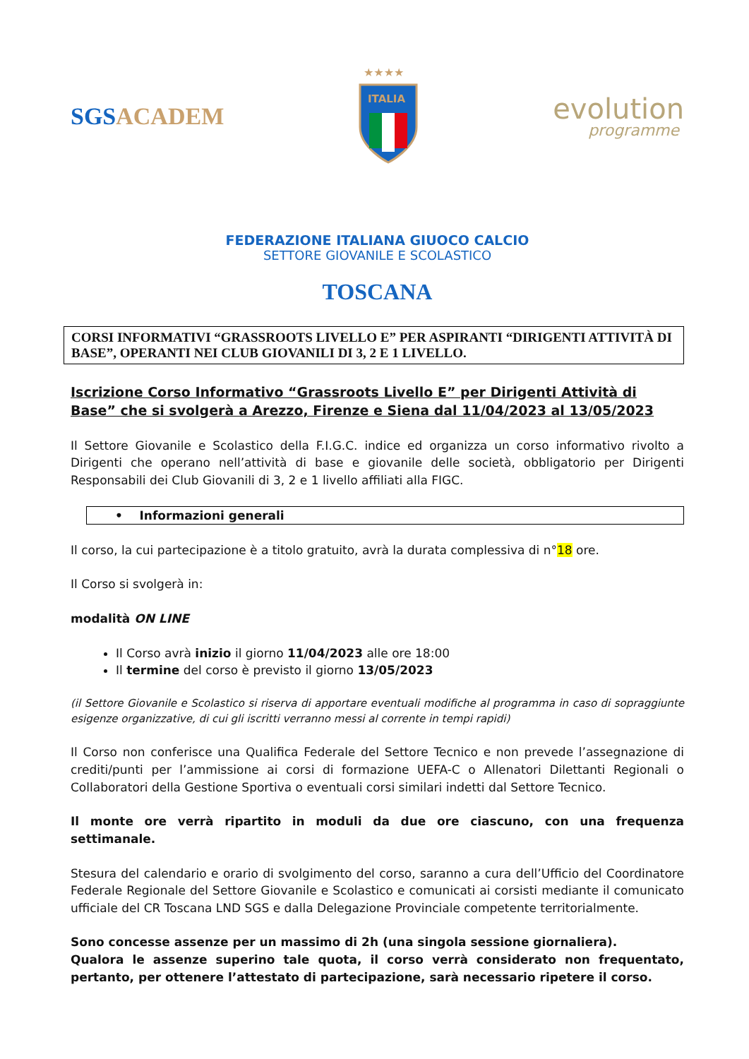SGSACADEM
★★★★
ITALIA
evolution
programme
FEDERAZIONE ITALIANA GIUOCO CALCIO
SETTORE GIOVANILE E SCOLASTICO
TOSCANA
CORSI INFORMATIVI “GRASSROOTS LIVELLO E” PER ASPIRANTI “DIRIGENTI ATTIVITÀ DI BASE”, OPERANTI NEI CLUB GIOVANILI DI 3, 2 E 1 LIVELLO.
Iscrizione Corso Informativo “Grassroots Livello E” per Dirigenti Attività di Base” che si svolgerà a Arezzo, Firenze e Siena dal 11/04/2023 al 13/05/2023
Il Settore Giovanile e Scolastico della F.I.G.C. indice ed organizza un corso informativo rivolto a Dirigenti che operano nell’attività di base e giovanile delle società, obbligatorio per Dirigenti Responsabili dei Club Giovanili di 3, 2 e 1 livello affiliati alla FIGC.
• Informazioni generali
Il corso, la cui partecipazione è a titolo gratuito, avrà la durata complessiva di n°18 ore.
Il Corso si svolgerà in:
modalità ON LINE
Il Corso avrà inizio il giorno 11/04/2023 alle ore 18:00
Il termine del corso è previsto il giorno 13/05/2023
(il Settore Giovanile e Scolastico si riserva di apportare eventuali modifiche al programma in caso di sopraggiunte esigenze organizzative, di cui gli iscritti verranno messi al corrente in tempi rapidi)
Il Corso non conferisce una Qualifica Federale del Settore Tecnico e non prevede l’assegnazione di crediti/punti per l’ammissione ai corsi di formazione UEFA-C o Allenatori Dilettanti Regionali o Collaboratori della Gestione Sportiva o eventuali corsi similari indetti dal Settore Tecnico.
Il monte ore verrà ripartito in moduli da due ore ciascuno, con una frequenza settimanale.
Stesura del calendario e orario di svolgimento del corso, saranno a cura dell’Ufficio del Coordinatore Federale Regionale del Settore Giovanile e Scolastico e comunicati ai corsisti mediante il comunicato ufficiale del CR Toscana LND SGS e dalla Delegazione Provinciale competente territorialmente.
Sono concesse assenze per un massimo di 2h (una singola sessione giornaliera).
Qualora le assenze superino tale quota, il corso verrà considerato non frequentato, pertanto, per ottenere l’attestato di partecipazione, sarà necessario ripetere il corso.